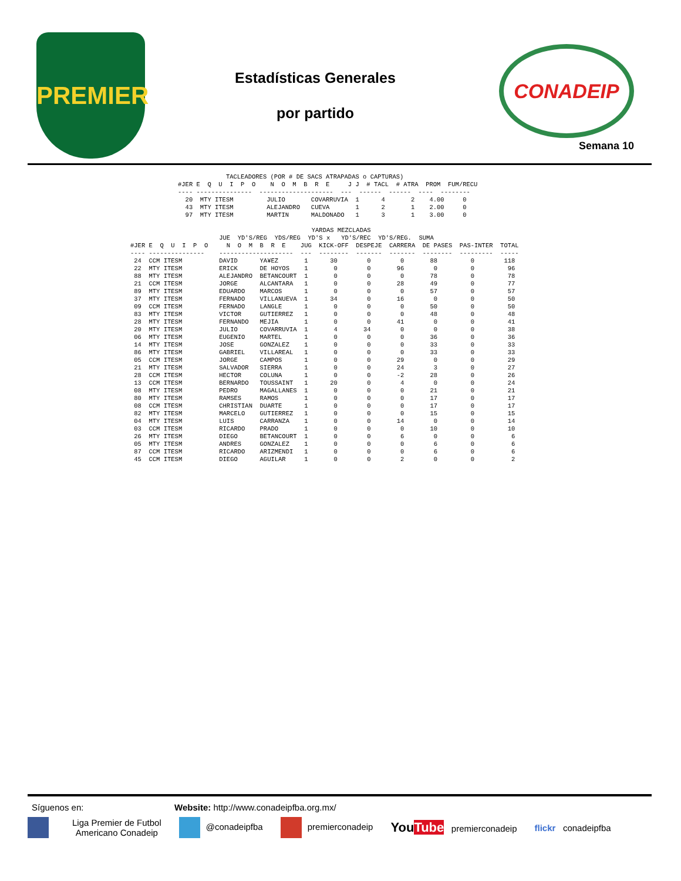PREMIER
Estadísticas Generales
por partido
CONADEIP
Semana 10
             TACLEADORES (POR # DE SACS ATRAPADAS o CAPTURAS)
#JER E  Q  U  I  P  O    N  O  M  B  R  E     J J  # TACL  # ATRA  PROM  FUM/RECU
---- ---------------  --------------------  ---  ------  ------  ----  --------
  20  MTY ITESM         JULIO       COVARRUVIA  1      4       2    4.00     0
  43  MTY ITESM         ALEJANDRO   CUEVA       1      2       1    2.00     0
  97  MTY ITESM         MARTIN      MALDONADO   1      3       1    3.00     0
                                                 YARDAS MEZCLADAS
                        JUE  YD'S/REG  YDS/REG  YD'S x   YD'S/REC  YD'S/REG.  SUMA
#JER E  Q  U  I  P  O     N  O  M  B  R  E    JUG  KICK-OFF  DESPEJE  CARRERA  DE PASES  PAS-INTER  TOTAL
---- ---------------    --------------------  ---  --------  -------  -------  --------  ---------  -----
 24  CCM ITESM          DAVID      YA¥EZ       1      30        0        0       88         0        118
 22  MTY ITESM          ERICK      DE HOYOS    1       0        0       96        0         0         96
 88  MTY ITESM          ALEJANDRO  BETANCOURT  1       0        0        0       78         0         78
 21  CCM ITESM          JORGE      ALCANTARA   1       0        0       28       49         0         77
 89  MTY ITESM          EDUARDO    MARCOS      1       0        0        0       57         0         57
 37  MTY ITESM          FERNADO    VILLANUEVA  1      34        0       16        0         0         50
 09  CCM ITESM          FERNADO    LANGLE      1       0        0        0       50         0         50
 83  MTY ITESM          VICTOR     GUTIERREZ   1       0        0        0       48         0         48
 28  MTY ITESM          FERNANDO   MEJIA       1       0        0       41        0         0         41
 20  MTY ITESM          JULIO      COVARRUVIA  1       4       34        0        0         0         38
 06  MTY ITESM          EUGENIO    MARTEL      1       0        0        0       36         0         36
 14  MTY ITESM          JOSE       GONZALEZ    1       0        0        0       33         0         33
 86  MTY ITESM          GABRIEL    VILLAREAL   1       0        0        0       33         0         33
 05  CCM ITESM          JORGE      CAMPOS      1       0        0       29        0         0         29
 21  MTY ITESM          SALVADOR   SIERRA      1       0        0       24        3         0         27
 28  CCM ITESM          HECTOR     COLUNA      1       0        0       -2       28         0         26
 13  CCM ITESM          BERNARDO   TOUSSAINT   1      20        0        4        0         0         24
 08  MTY ITESM          PEDRO      MAGALLANES  1       0        0        0       21         0         21
 80  MTY ITESM          RAMSES     RAMOS       1       0        0        0       17         0         17
 08  CCM ITESM          CHRISTIAN  DUARTE      1       0        0        0       17         0         17
 82  MTY ITESM          MARCELO    GUTIERREZ   1       0        0        0       15         0         15
 04  MTY ITESM          LUIS       CARRANZA    1       0        0       14        0         0         14
 03  CCM ITESM          RICARDO    PRADO       1       0        0        0       10         0         10
 26  MTY ITESM          DIEGO      BETANCOURT  1       0        0        6        0         0          6
 05  MTY ITESM          ANDRES     GONZALEZ    1       0        0        0        6         0          6
 87  CCM ITESM          RICARDO    ARIZMENDI   1       0        0        0        6         0          6
 45  CCM ITESM          DIEGO      AGUILAR     1       0        0        2        0         0          2
Síguenos en: Website: http://www.conadeipfba.org.mx/
Liga Premier de Futbol
Americano Conadeip @conadeipfba premierconadeip YouTube premierconadeip flickr conadeipfba